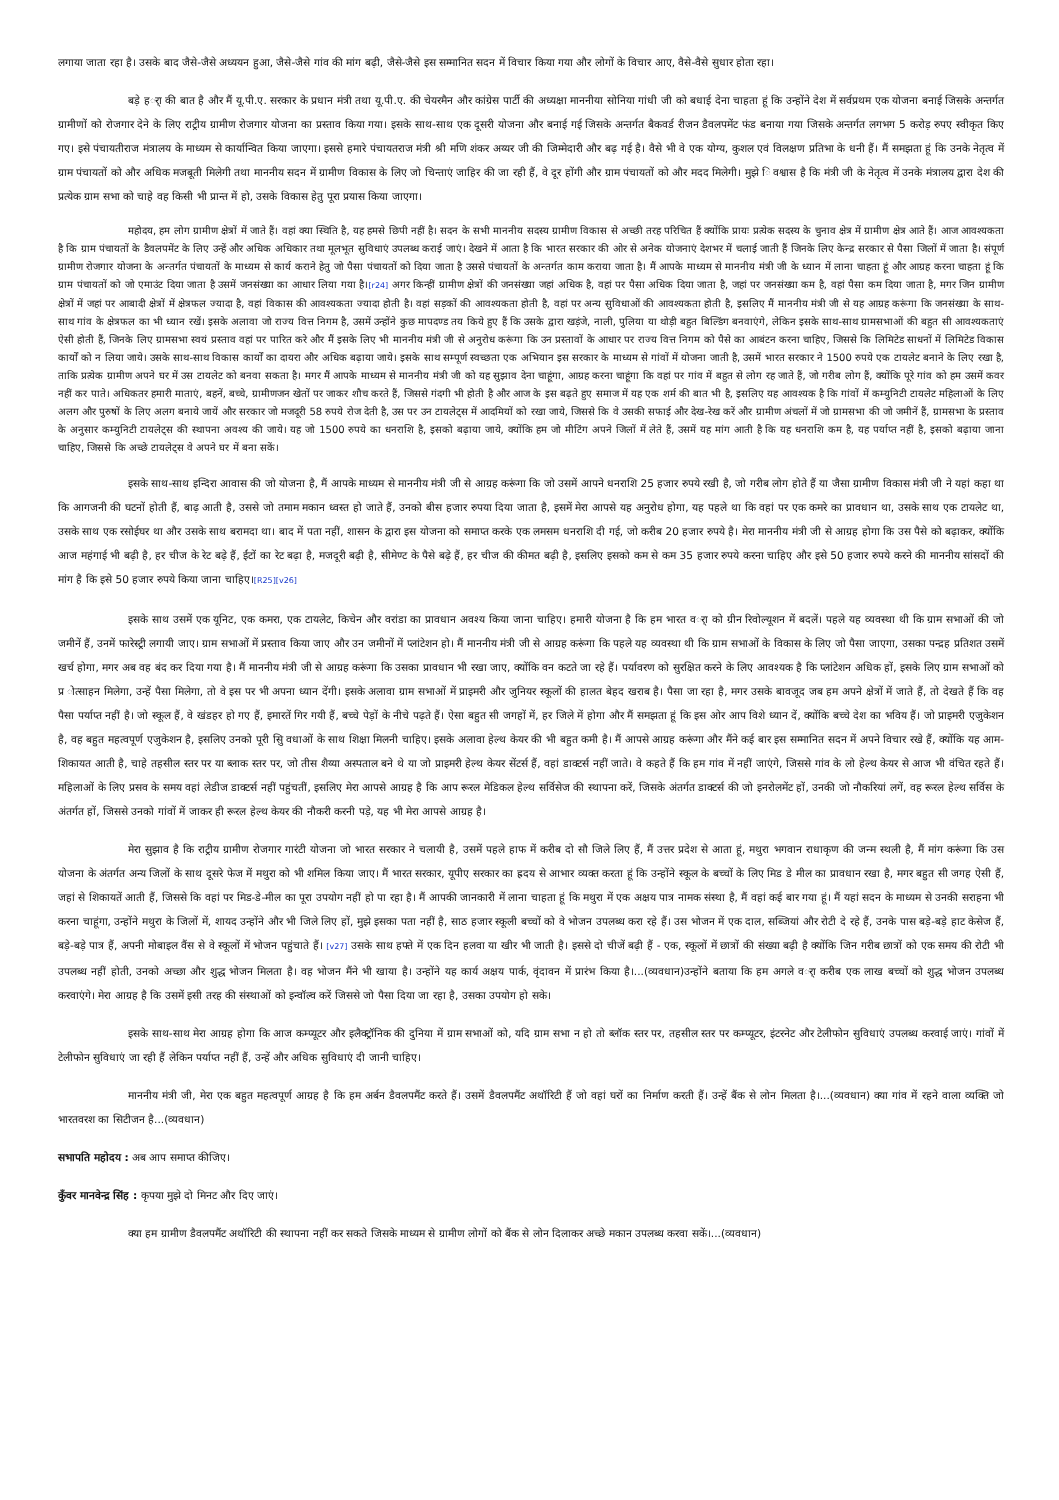लगाया जाता रहा है। उसके बाद जैसे-जैसे अध्ययन हुआ, जैसे-जैसे गांव की मांग बढ़ी, जैसे-जैसे इस सम्मानित सदन में विचार किया गया और लोगों के विचार आए, वैसे-वैसे सुधार होता रहा।
बड़े हर्ा की बात है और मैं यू.पी.ए. सरकार के प्रधान मंत्री तथा यू.पी.ए. की चेयरमैन और कांग्रेस पार्टी की अध्यक्षा माननीया सोनिया गांधी जी को बधाई देना चाहता हूं कि उन्होंने देश में सर्वप्रथम एक योजना बनाई जिसके अन्तर्गत ग्रामीणों को रोजगार देने के लिए राट्रीय ग्रामीण रोजगार योजना का प्रस्ताव किया गया। इसके साथ-साथ एक दूसरी योजना और बनाई गई जिसके अन्तर्गत बैकवर्ड रीजन डैवलपमेंट फंड बनाया गया जिसके अन्तर्गत लगभग 5 करोड़ रुपए स्वीकृत किए गए। इसे पंचायतीराज मंत्रालय के माध्यम से कार्यान्वित किया जाएगा। इससे हमारे पंचायतराज मंत्री श्री मणि शंकर अय्यर जी की जिम्मेदारी और बढ़ गई है। वैसे भी वे एक योग्य, कुशल एवं विलक्षण प्रतिभा के धनी हैं। मैं समझता हूं कि उनके नेतृत्व में ग्राम पंचायतों को और अधिक मजबूती मिलेगी तथा माननीय सदन में ग्रामीण विकास के लिए जो चिन्ताएं जाहिर की जा रही हैं, वे दूर होंगी और ग्राम पंचायतों को और मदद मिलेगी। मुझे ि वश्वास है कि मंत्री जी के नेतृत्व में उनके मंत्रालय द्वारा देश की प्रत्येक ग्राम सभा को चाहे वह किसी भी प्रान्त में हो, उसके विकास हेतु पूरा प्रयास किया जाएगा।
महोदय, हम लोग ग्रामीण क्षेत्रों में जाते हैं। वहां क्या स्थिति है, यह हमसे छिपी नहीं है। सदन के सभी माननीय सदस्य ग्रामीण विकास से अच्छी तरह परिचित हैं क्योंकि प्रायः प्रत्येक सदस्य के चुनाव क्षेत्र में ग्रामीण क्षेत्र आते हैं। आज आवश्यकता है कि ग्राम पंचायतों के डैवलपमेंट के लिए उन्हें और अधिक अधिकार तथा मूलभूत सुविधाएं उपलब्ध कराई जाएं। देखने में आता है कि भारत सरकार की ओर से अनेक योजनाएं देशभर में चलाई जाती हैं जिनके लिए केन्द्र सरकार से पैसा जिलों में जाता है। संपूर्ण ग्रामीण रोजगार योजना के अन्तर्गत पंचायतों के माध्यम से कार्य कराने हेतु जो पैसा पंचायतों को दिया जाता है उससे पंचायतों के अन्तर्गत काम कराया जाता है। मैं आपके माध्यम से माननीय मंत्री जी के ध्यान में लाना चाहता हूं और आग्रह करना चाहता हूं कि ग्राम पंचायतों को जो एमाउंट दिया जाता है उसमें जनसंख्या का आधार लिया गया है।[r24] अगर किन्हीं ग्रामीण क्षेत्रों की जनसंख्या जहां अधिक है, वहां पर पैसा अधिक दिया जाता है, जहां पर जनसंख्या कम है, वहां पैसा कम दिया जाता है, मगर जिन ग्रामीण क्षेत्रों में जहां पर आबादी क्षेत्रों में क्षेत्रफल ज्यादा है, वहां विकास की आवश्यकता ज्यादा होती है। वहां सड़कों की आवश्यकता होती है, वहां पर अन्य सुविधाओं की आवश्यकता होती है, इसलिए मैं माननीय मंत्री जी से यह आग्रह करूंगा कि जनसंख्या के साथ-साथ गांव के क्षेत्रफल का भी ध्यान रखें। इसके अलावा जो राज्य वित्त निगम है, उसमें उन्होंने कुछ मापदण्ड तय किये हुए हैं कि उसके द्वारा खड़ंजे, नाली, पुलिया या थोड़ी बहुत बिल्डिंग बनवाएंगे, लेकिन इसके साथ-साथ ग्रामसभाओं की बहुत सी आवश्यकताएं ऐसी होती हैं, जिनके लिए ग्रामसभा स्वयं प्रस्ताव वहां पर पारित करे और मैं इसके लिए भी माननीय मंत्री जी से अनुरोध करूंगा कि उन प्रस्तावों के आधार पर राज्य वित्त निगम को पैसे का आबंटन करना चाहिए, जिससे कि लिमिटेड साधनों में लिमिटेड विकास कार्यों को न लिया जाये। उसके साथ-साथ विकास कार्यों का दायरा और अधिक बढ़ाया जाये। इसके साथ सम्पूर्ण स्वच्छता एक अभियान इस सरकार के माध्यम से गांवों में योजना जाती है, उसमें भारत सरकार ने 1500 रुपये एक टायलेट बनाने के लिए रखा है, ताकि प्रत्येक ग्रामीण अपने घर में उस टायलेट को बनवा सकता है। मगर मैं आपके माध्यम से माननीय मंत्री जी को यह सुझाव देना चाहूंगा, आग्रह करना चाहूंगा कि वहां पर गांव में बहुत से लोग रह जाते हैं, जो गरीब लोग हैं, क्योंकि पूरे गांव को हम उसमें कवर नहीं कर पाते। अधिकतर हमारी माताएं, बहनें, बच्चे, ग्रामीणजन खेतों पर जाकर शौच करते हैं, जिससे गंदगी भी होती है और आज के इस बढ़ते हुए समाज में यह एक शर्म की बात भी है, इसलिए यह आवश्यक है कि गांवों में कम्युनिटी टायलेट महिलाओं के लिए अलग और पुरुषों के लिए अलग बनाये जायें और सरकार जो मजदूरी 58 रुपये रोज देती है, उस पर उन टायलेट्स में आदमियों को रखा जाये, जिससे कि वे उसकी सफाई और देख-रेख करें और ग्रामीण अंचलों में जो ग्रामसभा की जो जमीनें हैं, ग्रामसभा के प्रस्ताव के अनुसार कम्युनिटी टायलेट्स की स्थापना अवश्य की जाये। यह जो 1500 रुपये का धनराशि है, इसको बढ़ाया जाये, क्योंकि हम जो मीटिंग अपने जिलों में लेते हैं, उसमें यह मांग आती है कि यह धनराशि कम है, यह पर्याप्त नहीं है, इसको बढ़ाया जाना चाहिए, जिससे कि अच्छे टायलेट्स वे अपने घर में बना सकें।
इसके साथ-साथ इन्दिरा आवास की जो योजना है, मैं आपके माध्यम से माननीय मंत्री जी से आग्रह करूंगा कि जो उसमें आपने धनराशि 25 हजार रुपये रखी है, जो गरीब लोग होते हैं या जैसा ग्रामीण विकास मंत्री जी ने यहां कहा था कि आगजनी की घटनों होती हैं, बाढ़ आती है, उससे जो तमाम मकान ध्वस्त हो जाते हैं, उनको बीस हजार रुपया दिया जाता है, इसमें मेरा आपसे यह अनुरोध होगा, यह पहले था कि वहां पर एक कमरे का प्रावधान था, उसके साथ एक टायलेट था, उसके साथ एक रसोईघर था और उसके साथ बरामदा था। बाद में पता नहीं, शासन के द्वारा इस योजना को समाप्त करके एक लमसम धनराशि दी गई, जो करीब 20 हजार रुपये है। मेरा माननीय मंत्री जी से आग्रह होगा कि उस पैसे को बढ़ाकर, क्योंकि आज महंगाई भी बढ़ी है, हर चीज के रेट बढ़े हैं, ईंटों का रेट बढ़ा है, मजदूरी बढ़ी है, सीमेण्ट के पैसे बढ़े हैं, हर चीज की कीमत बढ़ी है, इसलिए इसको कम से कम 35 हजार रुपये करना चाहिए और इसे 50 हजार रुपये करने की माननीय सांसदों की मांग है कि इसे 50 हजार रुपये किया जाना चाहिए।[R25][v26]
इसके साथ उसमें एक यूनिट, एक कमरा, एक टायलेट, किचेन और वरांडा का प्रावधान अवश्य किया जाना चाहिए। हमारी योजना है कि हम भारत वर्ा को ग्रीन रिवोल्यूशन में बदलें। पहले यह व्यवस्था थी कि ग्राम सभाओं की जो जमीनें हैं, उनमें फारेस्ट्री लगायी जाए। ग्राम सभाओं में प्रस्ताव किया जाए और उन जमीनों में प्लांटेशन हो। मैं माननीय मंत्री जी से आग्रह करूंगा कि पहले यह व्यवस्था थी कि ग्राम सभाओं के विकास के लिए जो पैसा जाएगा, उसका पन्द्रह प्रतिशत उसमें खर्च होगा, मगर अब वह बंद कर दिया गया है। मैं माननीय मंत्री जी से आग्रह करूंगा कि उसका प्रावधान भी रखा जाए, क्योंकि वन कटते जा रहे हैं। पर्यावरण को सुरक्षित करने के लिए आवश्यक है कि प्लांटेशन अधिक हों, इसके लिए ग्राम सभाओं को प्र ोत्साहन मिलेगा, उन्हें पैसा मिलेगा, तो वे इस पर भी अपना ध्यान देंगी। इसके अलावा ग्राम सभाओं में प्राइमरी और जुनियर स्कूलों की हालत बेहद खराब है। पैसा जा रहा है, मगर उसके बावजूद जब हम अपने क्षेत्रों में जाते हैं, तो देखते हैं कि वह पैसा पर्याप्त नहीं है। जो स्कूल हैं, वे खंडहर हो गए हैं, इमारतें गिर गयी हैं, बच्चे पेड़ों के नीचे पढ़ते हैं। ऐसा बहुत सी जगहों में, हर जिले में होगा और मैं समझता हूं कि इस ओर आप विशे ध्यान दें, क्योंकि बच्चे देश का भविय हैं। जो प्राइमरी एजुकेशन है, वह बहुत महत्वपूर्ण एजुकेशन है, इसलिए उनको पूरी सुि वधाओं के साथ शिक्षा मिलनी चाहिए। इसके अलावा हेल्थ केयर की भी बहुत कमी है। मैं आपसे आग्रह करूंगा और मैंने कई बार इस सम्मानित सदन में अपने विचार रखे हैं, क्योंकि यह आम-शिकायत आती है, चाहे तहसील स्तर पर या ब्लाक स्तर पर, जो तीस शैय्या अस्पताल बने थे या जो प्राइमरी हेल्थ केयर सेंटर्स हैं, वहां डाक्टर्स नहीं जाते। वे कहते हैं कि हम गांव में नहीं जाएंगे, जिससे गांव के लो हेल्थ केयर से आज भी वंचित रहते हैं। महिलाओं के लिए प्रसव के समय वहां लेडीज डाक्टर्स नहीं पहुंचतीं, इसलिए मेरा आपसे आग्रह है कि आप रूरल मेडिकल हेल्थ सर्विसेज की स्थापना करें, जिसके अंतर्गत डाक्टर्स की जो इनरोलमेंट हों, उनकी जो नौकरियां लगें, वह रूरल हेल्थ सर्विस के अंतर्गत हों, जिससे उनको गांवों में जाकर ही रूरल हेल्थ केयर की नौकरी करनी पड़े, यह भी मेरा आपसे आग्रह है।
मेरा सुझाव है कि राट्रीय ग्रामीण रोजगार गारंटी योजना जो भारत सरकार ने चलायी है, उसमें पहले हाफ में करीब दो सौ जिले लिए हैं, मैं उत्तर प्रदेश से आता हूं, मथुरा भगवान राधाकृण की जन्म स्थली है, मैं मांग करूंगा कि उस योजना के अंतर्गत अन्य जिलों के साथ दूसरे फेज में मथुरा को भी शमिल किया जाए। मैं भारत सरकार, यूपीए सरकार का ह्रदय से आभार व्यक्त करता हूं कि उन्होंने स्कूल के बच्चों के लिए मिड डे मील का प्रावधान रखा है, मगर बहुत सी जगह ऐसी हैं, जहां से शिकायतें आती हैं, जिससे कि वहां पर मिड-डे-मील का पूरा उपयोग नहीं हो पा रहा है। मैं आपकी जानकारी में लाना चाहता हूं कि मथुरा में एक अक्षय पात्र नामक संस्था है, मैं वहां कई बार गया हूं। मैं यहां सदन के माध्यम से उनकी सराहना भी करना चाहूंगा, उन्होंने मथुरा के जिलों में, शायद उन्होंने और भी जिले लिए हों, मुझे इसका पता नहीं है, साठ हजार स्कूली बच्चों को वे भोजन उपलब्ध करा रहे हैं। उस भोजन में एक दाल, सब्जियां और रोटी दे रहे हैं, उनके पास बड़े-बड़े हाट केसेज हैं, बड़े-बड़े पात्र हैं, अपनी मोबाइल वैंस से वे स्कूलों में भोजन पहुंचाते हैं। [v27] उसके साथ हफ्ते में एक दिन हलवा या खीर भी जाती है। इससे दो चीजें बढ़ी हैं - एक, स्कूलों में छात्रों की संख्या बढ़ी है क्योंकि जिन गरीब छात्रों को एक समय की रोटी भी उपलब्ध नहीं होती, उनको अच्छा और शुद्ध भोजन मिलता है। वह भोजन मैंने भी खाया है। उन्होंने यह कार्य अक्षय पार्क, वृंदावन में प्रारंभ किया है।...(व्यवधान)उन्होंने बताया कि हम अगले वर्ा करीब एक लाख बच्चों को शुद्ध भोजन उपलब्ध करवाएंगे। मेरा आग्रह है कि उसमें इसी तरह की संस्थाओं को इन्वॉल्व करें जिससे जो पैसा दिया जा रहा है, उसका उपयोग हो सके।
इसके साथ-साथ मेरा आग्रह होगा कि आज कम्प्यूटर और इलैक्ट्रॉनिक की दुनिया में ग्राम सभाओं को, यदि ग्राम सभा न हो तो ब्लॉक स्तर पर, तहसील स्तर पर कम्प्यूटर, इंटरनेट और टेलीफोन सुविधाएं उपलब्ध करवाई जाएं। गांवों में टेलीफोन सुविधाएं जा रही हैं लेकिन पर्याप्त नहीं हैं, उन्हें और अधिक सुविधाएं दी जानी चाहिए।
माननीय मंत्री जी, मेरा एक बहुत महत्वपूर्ण आग्रह है कि हम अर्बन डैवलपमैंट करते हैं। उसमें डैवलपमैंट अथॉरिटी हैं जो वहां घरों का निर्माण करती हैं। उन्हें बैंक से लोन मिलता है।...(व्यवधान) क्या गांव में रहने वाला व्यक्ति जो भारतवरश का सिटीजन है...(व्यवधान)
सभापति महोदय : अब आप समाप्त कीजिए।
कुँवर मानवेन्द्र सिंह : कृपया मुझे दो मिनट और दिए जाएं।
क्या हम ग्रामीण डैवलपमैंट अथॉरिटी की स्थापना नहीं कर सकते जिसके माध्यम से ग्रामीण लोगों को बैंक से लोन दिलाकर अच्छे मकान उपलब्ध करवा सकें।...(व्यवधान)